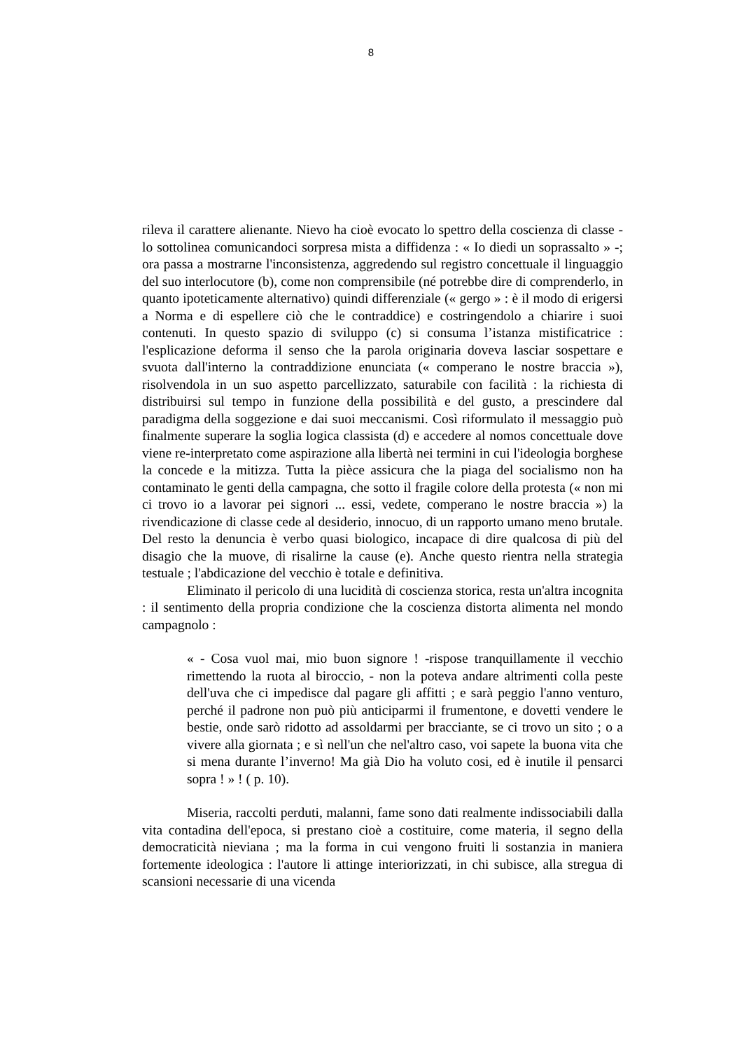8
rileva il carattere alienante. Nievo ha cioè evocato lo spettro della coscienza di classe - lo sottolinea comunicandoci sorpresa mista a diffidenza : « Io diedi un soprassalto » -; ora passa a mostrarne l'inconsistenza, aggredendo sul registro concettuale il linguaggio del suo interlocutore (b), come non comprensibile (né potrebbe dire di comprenderlo, in quanto ipoteticamente alternativo) quindi differenziale (« gergo » : è il modo di erigersi a Norma e di espellere ciò che le contraddice) e costringendolo a chiarire i suoi contenuti. In questo spazio di sviluppo (c) si consuma l’istanza mistificatrice : l'esplicazione deforma il senso che la parola originaria doveva lasciar sospettare e svuota dall'interno la contraddizione enunciata (« comperano le nostre braccia »), risolvendola in un suo aspetto parcellizzato, saturabile con facilità : la richiesta di distribuirsi sul tempo in funzione della possibilità e del gusto, a prescindere dal paradigma della soggezione e dai suoi meccanismi. Così riformulato il messaggio può finalmente superare la soglia logica classista (d) e accedere al nomos concettuale dove viene re-interpretato come aspirazione alla libertà nei termini in cui l'ideologia borghese la concede e la mitizza. Tutta la pièce assicura che la piaga del socialismo non ha contaminato le genti della campagna, che sotto il fragile colore della protesta (« non mi ci trovo io a lavorar pei signori ... essi, vedete, comperano le nostre braccia ») la rivendicazione di classe cede al desiderio, innocuo, di un rapporto umano meno brutale. Del resto la denuncia è verbo quasi biologico, incapace di dire qualcosa di più del disagio che la muove, di risalirne la cause (e). Anche questo rientra nella strategia testuale ; l'abdicazione del vecchio è totale e definitiva.
Eliminato il pericolo di una lucidità di coscienza storica, resta un'altra incognita : il sentimento della propria condizione che la coscienza distorta alimenta nel mondo campagnolo :
« - Cosa vuol mai, mio buon signore ! -rispose tranquillamente il vecchio rimettendo la ruota al biroccio, - non la poteva andare altrimenti colla peste dell'uva che ci impedisce dal pagare gli affitti ; e sarà peggio l'anno venturo, perché il padrone non può più anticiparmi il frumentone, e dovetti vendere le bestie, onde sarò ridotto ad assoldarmi per bracciante, se ci trovo un sito ; o a vivere alla giornata ; e sì nell'un che nel'altro caso, voi sapete la buona vita che si mena durante l’inverno! Ma già Dio ha voluto cosi, ed è inutile il pensarci sopra ! » ! ( p. 10).
Miseria, raccolti perduti, malanni, fame sono dati realmente indissociabili dalla vita contadina dell'epoca, si prestano cioè a costituire, come materia, il segno della democraticità nieviana ; ma la forma in cui vengono fruiti li sostanzia in maniera fortemente ideologica : l'autore li attinge interiorizzati, in chi subisce, alla stregua di scansioni necessarie di una vicenda